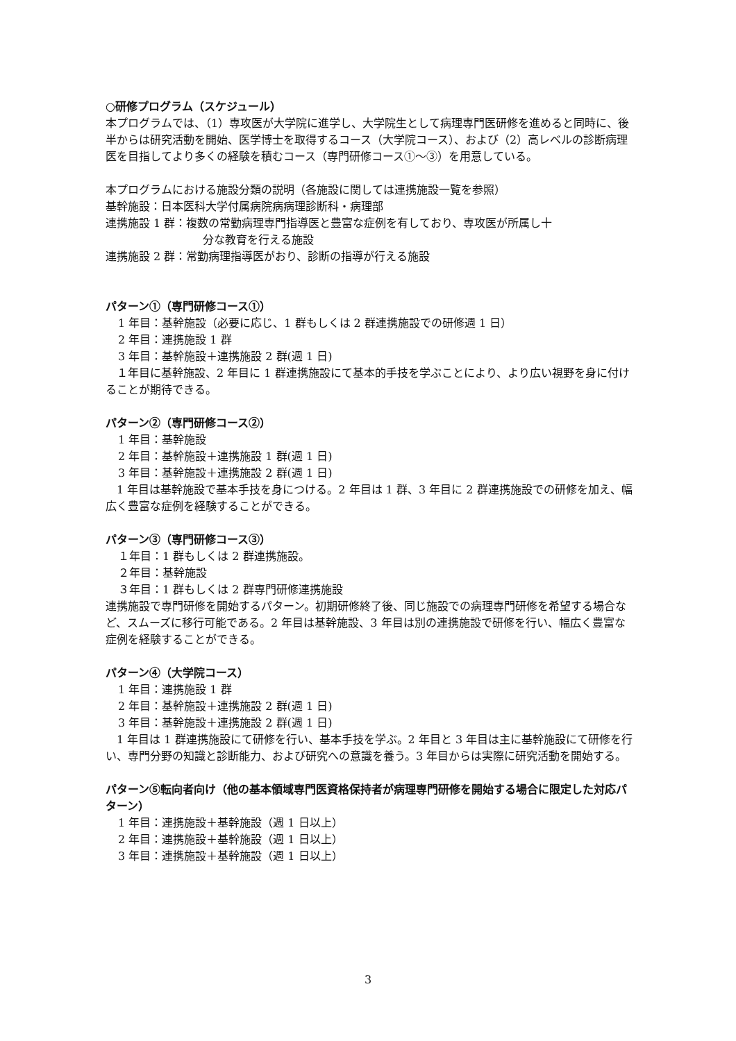○研修プログラム（スケジュール）
本プログラムでは、（1）専攻医が大学院に進学し、大学院生として病理専門医研修を進めると同時に、後半からは研究活動を開始、医学博士を取得するコース（大学院コース）、および（2）高レベルの診断病理医を目指してより多くの経験を積むコース（専門研修コース①～③）を用意している。
本プログラムにおける施設分類の説明（各施設に関しては連携施設一覧を参照）
基幹施設：日本医科大学付属病院病病理診断科・病理部
連携施設 1 群：複数の常勤病理専門指導医と豊富な症例を有しており、専攻医が所属し十
分な教育を行える施設
連携施設 2 群：常勤病理指導医がおり、診断の指導が行える施設
パターン①（専門研修コース①）
1 年目：基幹施設（必要に応じ、1 群もしくは 2 群連携施設での研修週 1 日）
2 年目：連携施設 1 群
3 年目：基幹施設＋連携施設 2 群(週 1 日)
　１年目に基幹施設、2 年目に 1 群連携施設にて基本的手技を学ぶことにより、より広い視野を身に付けることが期待できる。
パターン②（専門研修コース②）
1 年目：基幹施設
2 年目：基幹施設＋連携施設 1 群(週 1 日)
3 年目：基幹施設＋連携施設 2 群(週 1 日)
　1 年目は基幹施設で基本手技を身につける。2 年目は 1 群、3 年目に 2 群連携施設での研修を加え、幅広く豊富な症例を経験することができる。
パターン③（専門研修コース③）
１年目：1 群もしくは 2 群連携施設。
２年目：基幹施設
３年目：1 群もしくは 2 群専門研修連携施設
連携施設で専門研修を開始するパターン。初期研修終了後、同じ施設での病理専門研修を希望する場合など、スムーズに移行可能である。2 年目は基幹施設、3 年目は別の連携施設で研修を行い、幅広く豊富な症例を経験することができる。
パターン④（大学院コース）
1 年目：連携施設 1 群
2 年目：基幹施設＋連携施設 2 群(週 1 日)
3 年目：基幹施設＋連携施設 2 群(週 1 日)
　1 年目は 1 群連携施設にて研修を行い、基本手技を学ぶ。2 年目と 3 年目は主に基幹施設にて研修を行い、専門分野の知識と診断能力、および研究への意識を養う。3 年目からは実際に研究活動を開始する。
パターン⑤転向者向け（他の基本領域専門医資格保持者が病理専門研修を開始する場合に限定した対応パターン）
1 年目：連携施設＋基幹施設（週 1 日以上）
2 年目：連携施設＋基幹施設（週 1 日以上）
3 年目：連携施設＋基幹施設（週 1 日以上）
3